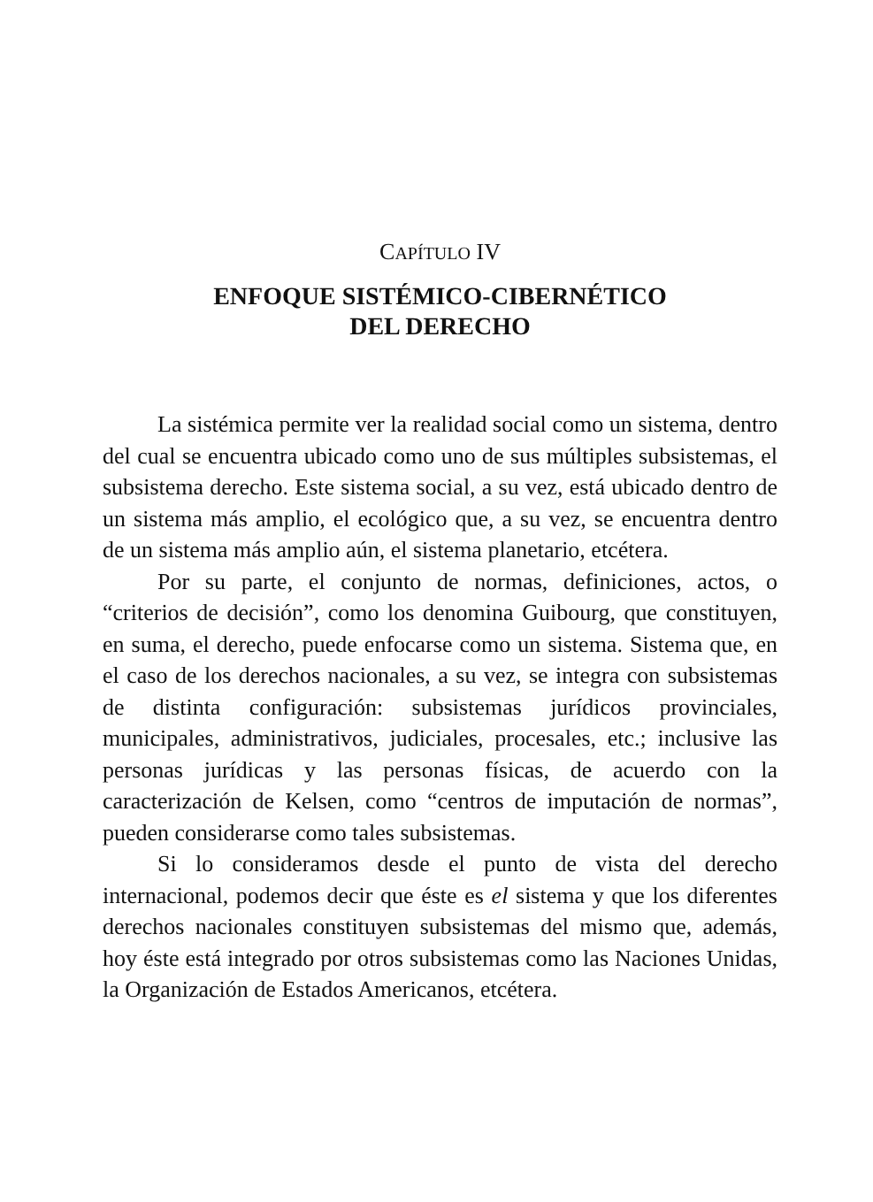CAPÍTULO IV
ENFOQUE SISTÉMICO-CIBERNÉTICO
DEL DERECHO
La sistémica permite ver la realidad social como un sistema, dentro del cual se encuentra ubicado como uno de sus múltiples subsistemas, el subsistema derecho. Este sistema social, a su vez, está ubicado dentro de un sistema más amplio, el ecológico que, a su vez, se encuentra dentro de un sistema más amplio aún, el sistema planetario, etcétera.
Por su parte, el conjunto de normas, definiciones, actos, o “criterios de decisión”, como los denomina Guibourg, que constituyen, en suma, el derecho, puede enfocarse como un sistema. Sistema que, en el caso de los derechos nacionales, a su vez, se integra con subsistemas de distinta configuración: subsistemas jurídicos provinciales, municipales, administrativos, judiciales, procesales, etc.; inclusive las personas jurídicas y las personas físicas, de acuerdo con la caracterización de Kelsen, como “centros de imputación de normas”, pueden considerarse como tales subsistemas.
Si lo consideramos desde el punto de vista del derecho internacional, podemos decir que éste es el sistema y que los diferentes derechos nacionales constituyen subsistemas del mismo que, además, hoy éste está integrado por otros subsistemas como las Naciones Unidas, la Organización de Estados Americanos, etcétera.